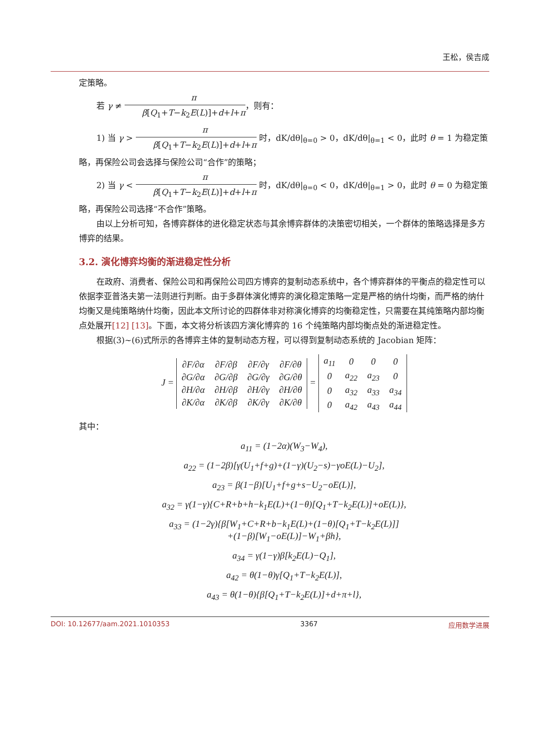王松，侯吉成
定策略。
若 γ ≠ π β[Q<sub>1</sub>+T−k<sub>2</sub>E(L)]+d+l+π，则有：
1) 当 γ > π β[Q<sub>1</sub>+T−k<sub>2</sub>E(L)]+d+l+π 时，dK/dθ|<sub>θ=0</sub> > 0，dK/dθ|<sub>θ=1</sub> < 0，此时 θ = 1 为稳定策略，再保险公司会选择与保险公司“合作”的策略；
2) 当 γ < π β[Q<sub>1</sub>+T−k<sub>2</sub>E(L)]+d+l+π 时，dK/dθ|<sub>θ=0</sub> < 0，dK/dθ|<sub>θ=1</sub> > 0，此时 θ = 0 为稳定策略，再保险公司选择“不合作”策略。
由以上分析可知，各博弈群体的进化稳定状态与其余博弈群体的决策密切相关，一个群体的策略选择是多方博弈的结果。
3.2. 演化博弈均衡的渐进稳定性分析
在政府、消费者、保险公司和再保险公司四方博弈的复制动态系统中，各个博弈群体的平衡点的稳定性可以依据李亚普洛夫第一法则进行判断。由于多群体演化博弈的演化稳定策略一定是严格的纳什均衡，而严格的纳什均衡又是纯策略纳什均衡，因此本文所讨论的四群体非对称演化博弈的均衡稳定性，只需要在其纯策略内部均衡点处展开[12] [13]。下面，本文将分析该四方演化博弈的 16 个纯策略内部均衡点处的渐进稳定性。
根据(3)~(6)式所示的各博弈主体的复制动态方程，可以得到复制动态系统的 Jacobian 矩阵：
J =
| ∂F/∂α | ∂F/∂β | ∂F/∂γ | ∂F/∂θ |
| ∂G/∂α | ∂G/∂β | ∂G/∂γ | ∂G/∂θ |
| ∂H/∂α | ∂H/∂β | ∂H/∂γ | ∂H/∂θ |
| ∂K/∂α | ∂K/∂β | ∂K/∂γ | ∂K/∂θ |
=
| a<sub>11</sub> | 0 | 0 | 0 |
| 0 | a<sub>22</sub> | a<sub>23</sub> | 0 |
| 0 | a<sub>32</sub> | a<sub>33</sub> | a<sub>34</sub> |
| 0 | a<sub>42</sub> | a<sub>43</sub> | a<sub>44</sub> |
其中：
a<sub>11</sub> = (1−2α)(W<sub>3</sub>−W<sub>4</sub>),
a<sub>22</sub> = (1−2β)[γ(U<sub>1</sub>+f+g)+(1−γ)(U<sub>2</sub>−s)−γoE(L)−U<sub>2</sub>],
a<sub>23</sub> = β(1−β)[U<sub>1</sub>+f+g+s−U<sub>2</sub>−oE(L)],
a<sub>32</sub> = γ(1−γ){C+R+b+h−k<sub>1</sub>E(L)+(1−θ)[Q<sub>1</sub>+T−k<sub>2</sub>E(L)]+oE(L)},
a<sub>33</sub> = (1−2γ){β[W<sub>1</sub>+C+R+b−k<sub>1</sub>E(L)+(1−θ)[Q<sub>1</sub>+T−k<sub>2</sub>E(L)]]
+(1−β)[W<sub>1</sub>−oE(L)]−W<sub>1</sub>+βh},
a<sub>34</sub> = γ(1−γ)β[k<sub>2</sub>E(L)−Q<sub>1</sub>],
a<sub>42</sub> = θ(1−θ)γ[Q<sub>1</sub>+T−k<sub>2</sub>E(L)],
a<sub>43</sub> = θ(1−θ){β[Q<sub>1</sub>+T−k<sub>2</sub>E(L)]+d+π+l},
DOI: 10.12677/aam.2021.1010353 3367 应用数学进展